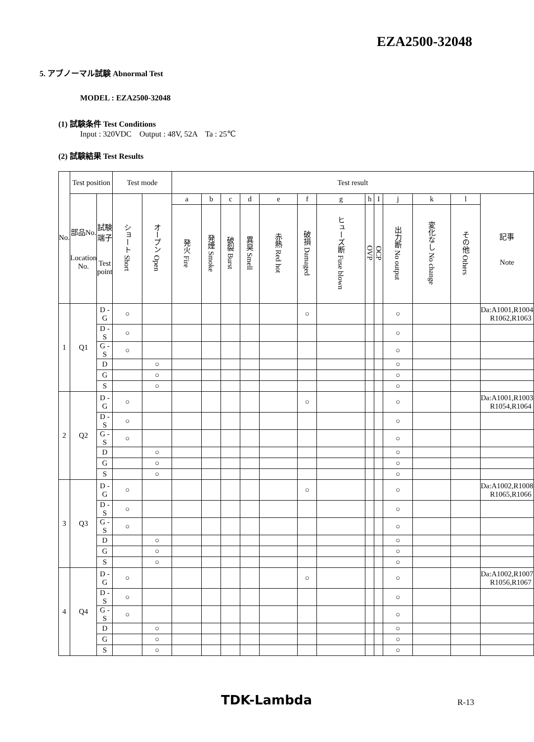EZA2500-32048
5. アブノーマル試験 Abnormal Test
MODEL : EZA2500-32048
(1) 試験条件 Test Conditions
Input : 320VDC Output : 48V, 52A Ta : 25℃
(2) 試験結果 Test Results
| No. | Test position | | Test mode | | Test result | | | | | | | | | | | | |
| --- | --- | --- | --- | --- | --- | --- | --- | --- | --- | --- | --- | --- | --- | --- | --- | --- | --- |
| | 部品No. Location No. | 試験端子 Test point | ショート Short | オープン Open | a | b | c | d | e | f | g | h | I | j | k | l | 記事 Note |
| | | | | | 発火 Fire | 発煙 Smoke | 破裂 Burst | 異臭 Smell | 赤熱 Red hot | 破損 Damaged | ヒューズ断 Fuse blown | OVP | OCP | 出力断 No output | 変化なし No change | その他 Others | |
| 1 | Q1 | D - G | ○ | | | | | | | ○ | | | | ○ | | | Da:A1001,R1004 R1062,R1063 |
| | | D - S | ○ | | | | | | | | | | | ○ | | | |
| | | G - S | ○ | | | | | | | | | | | ○ | | | |
| | | D | | ○ | | | | | | | | | | ○ | | | |
| | | G | | ○ | | | | | | | | | | ○ | | | |
| | | S | | ○ | | | | | | | | | | ○ | | | |
| 2 | Q2 | D - G | ○ | | | | | | | ○ | | | | ○ | | | Da:A1001,R1003 R1054,R1064 |
| | | D - S | ○ | | | | | | | | | | | ○ | | | |
| | | G - S | ○ | | | | | | | | | | | ○ | | | |
| | | D | | ○ | | | | | | | | | | ○ | | | |
| | | G | | ○ | | | | | | | | | | ○ | | | |
| | | S | | ○ | | | | | | | | | | ○ | | | |
| 3 | Q3 | D - G | ○ | | | | | | | ○ | | | | ○ | | | Da:A1002,R1008 R1065,R1066 |
| | | D - S | ○ | | | | | | | | | | | ○ | | | |
| | | G - S | ○ | | | | | | | | | | | ○ | | | |
| | | D | | ○ | | | | | | | | | | ○ | | | |
| | | G | | ○ | | | | | | | | | | ○ | | | |
| | | S | | ○ | | | | | | | | | | ○ | | | |
| 4 | Q4 | D - G | ○ | | | | | | | ○ | | | | ○ | | | Da:A1002,R1007 R1056,R1067 |
| | | D - S | ○ | | | | | | | | | | | ○ | | | |
| | | G - S | ○ | | | | | | | | | | | ○ | | | |
| | | D | | ○ | | | | | | | | | | ○ | | | |
| | | G | | ○ | | | | | | | | | | ○ | | | |
| | | S | | ○ | | | | | | | | | | ○ | | | |
TDK-Lambda R-13